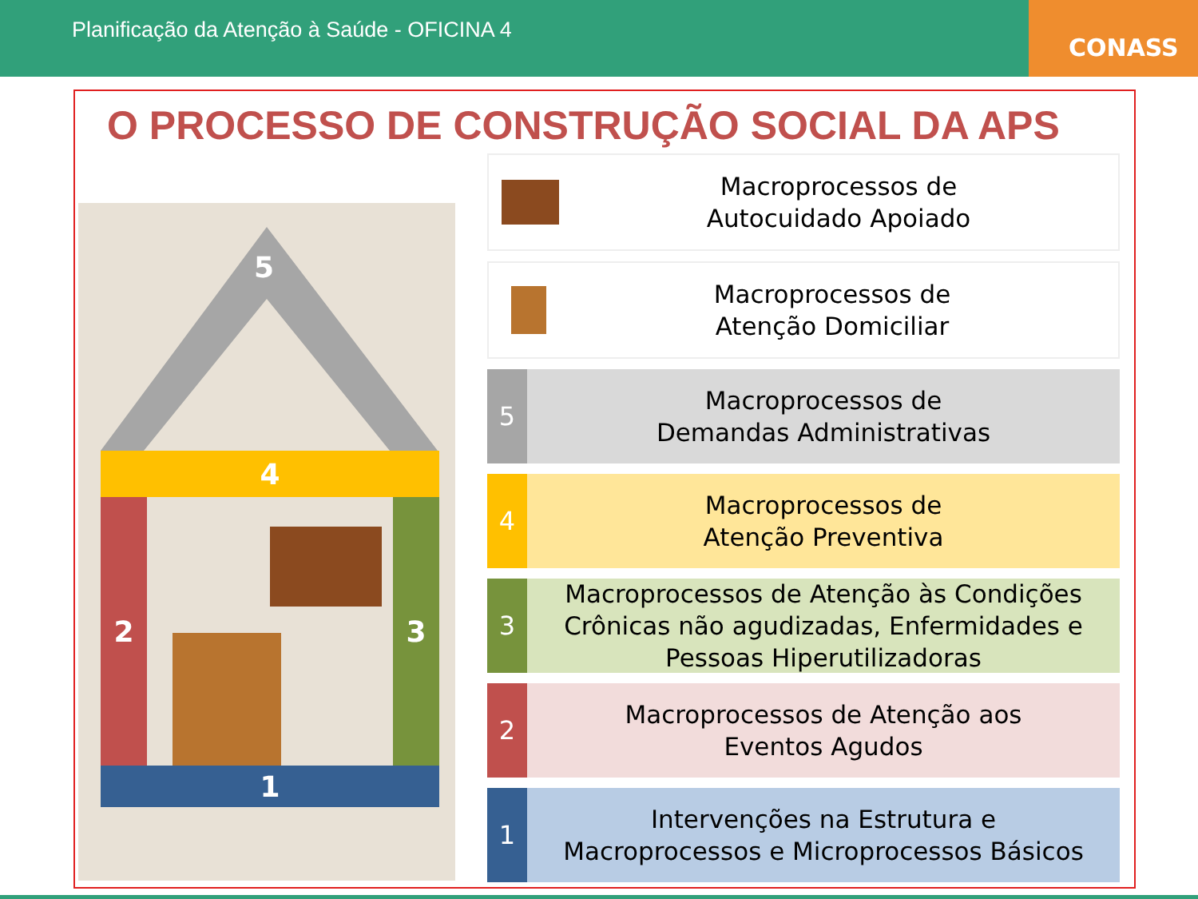Planificação da Atenção à Saúde - OFICINA 4
CONASS
O PROCESSO DE CONSTRUÇÃO SOCIAL DA APS
5
4
2 3
1
Macroprocessos de
Autocuidado Apoiado
Macroprocessos de
Atenção Domiciliar
5
Macroprocessos de
Demandas Administrativas
4
Macroprocessos de
Atenção Preventiva
3
Macroprocessos de Atenção às Condições Crônicas não agudizadas, Enfermidades e Pessoas Hiperutilizadoras
2
Macroprocessos de Atenção aos
Eventos Agudos
1
Intervenções na Estrutura e
Macroprocessos e Microprocessos Básicos